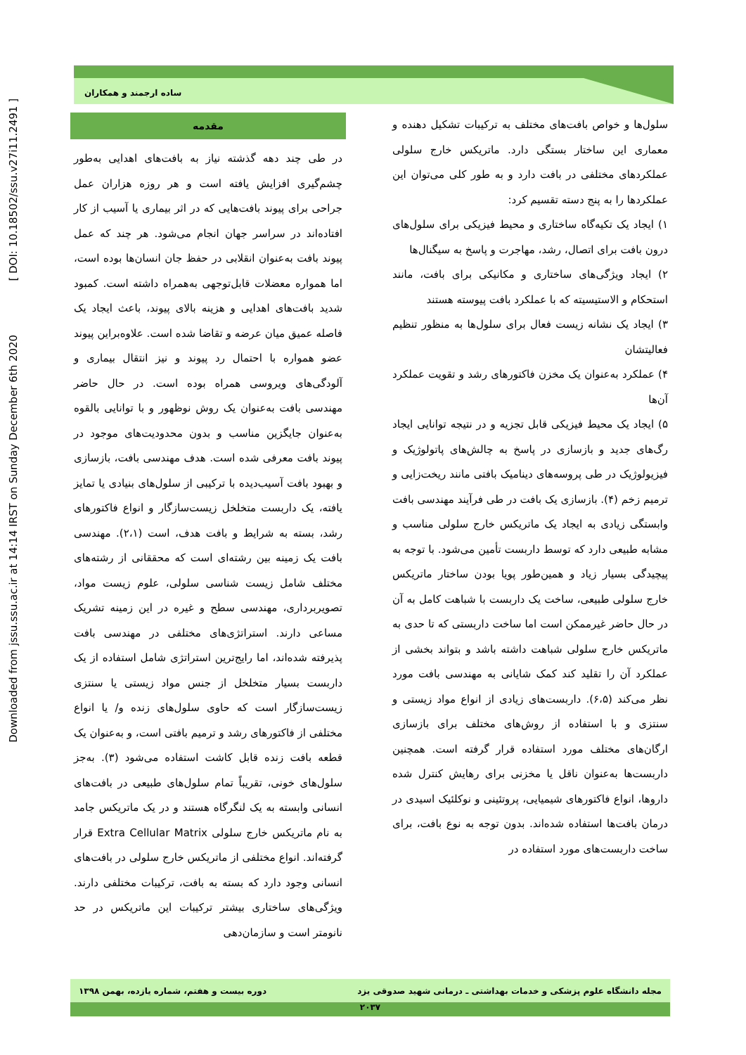Downloaded from jssu.ssu.ac.ir at 14:14 IRST on Sunday December 6th 2020 [ DOI: 10.18502/ssu.v27i11.2491 ]
ساده ارجمند و همکاران
مقدمه
در طی چند دهه گذشته نیاز به بافت‌های اهدایی به‌طور چشم‌گیری افزایش یافته است و هر روزه هزاران عمل جراحی برای پیوند بافت‌هایی که در اثر بیماری یا آسیب از کار افتاده‌اند در سراسر جهان انجام می‌شود. هر چند که عمل پیوند بافت به‌عنوان انقلابی در حفظ جان انسان‌ها بوده است، اما همواره معضلات قابل‌توجهی به‌همراه داشته است. کمبود شدید بافت‌های اهدایی و هزینه بالای پیوند، باعث ایجاد یک فاصله عمیق میان عرضه و تقاضا شده است. علاوه‌براین پیوند عضو همواره با احتمال رد پیوند و نیز انتقال بیماری و آلودگی‌های ویروسی همراه بوده است. در حال حاضر مهندسی بافت به‌عنوان یک روش نوظهور و با توانایی بالقوه به‌عنوان جایگزین مناسب و بدون محدودیت‌های موجود در پیوند بافت معرفی شده است. هدف مهندسی بافت، بازسازی و بهبود بافت آسیب‌دیده با ترکیبی از سلول‌های بنیادی یا تمایز یافته، یک داربست متخلخل زیست‌سازگار و انواع فاکتورهای رشد، بسته به شرایط و بافت هدف، است (۲،۱). مهندسی بافت یک زمینه بین رشته‌ای است که محققانی از رشته‌های مختلف شامل زیست شناسی سلولی، علوم زیست مواد، تصویربرداری، مهندسی سطح و غیره در این زمینه تشریک مساعی دارند. استراتژی‌های مختلفی در مهندسی بافت پذیرفته شده‌اند، اما رایج‌ترین استراتژی شامل استفاده از یک داربست بسیار متخلخل از جنس مواد زیستی یا سنتزی زیست‌سازگار است که حاوی سلول‌های زنده و/ یا انواع مختلفی از فاکتورهای رشد و ترمیم بافتی است، و به‌عنوان یک قطعه بافت زنده قابل کاشت استفاده می‌شود (۳). به‌جز سلول‌های خونی، تقریباً تمام سلول‌های طبیعی در بافت‌های انسانی وابسته به یک لنگرگاه هستند و در یک ماتریکس جامد به نام ماتریکس خارج سلولی Extra Cellular Matrix قرار گرفته‌اند. انواع مختلفی از ماتریکس خارج سلولی در بافت‌های انسانی وجود دارد که بسته به بافت، ترکیبات مختلفی دارند. ویژگی‌های ساختاری بیشتر ترکیبات این ماتریکس در حد نانومتر است و سازمان‌دهی
سلول‌ها و خواص بافت‌های مختلف به ترکیبات تشکیل دهنده و معماری این ساختار بستگی دارد. ماتریکس خارج سلولی عملکردهای مختلفی در بافت دارد و به طور کلی می‌توان این عملکردها را به پنج دسته تقسیم کرد:
۱) ایجاد یک تکیه‌گاه ساختاری و محیط فیزیکی برای سلول‌های درون بافت برای اتصال، رشد، مهاجرت و پاسخ به سیگنال‌ها
۲) ایجاد ویژگی‌های ساختاری و مکانیکی برای بافت، مانند استحکام و الاستیسیته که با عملکرد بافت پیوسته هستند
۳) ایجاد یک نشانه زیست فعال برای سلول‌ها به منظور تنظیم فعالیتشان
۴) عملکرد به‌عنوان یک مخزن فاکتورهای رشد و تقویت عملکرد آن‌ها
۵) ایجاد یک محیط فیزیکی قابل تجزیه و در نتیجه توانایی ایجاد رگ‌های جدید و بازسازی در پاسخ به چالش‌های پاتولوژیک و فیزیولوژیک در طی پروسه‌های دینامیک بافتی مانند ریخت‌زایی و ترمیم زخم (۴). بازسازی یک بافت در طی فرآیند مهندسی بافت وابستگی زیادی به ایجاد یک ماتریکس خارج سلولی مناسب و مشابه طبیعی دارد که توسط داربست تأمین می‌شود. با توجه به پیچیدگی بسیار زیاد و همین‌طور پویا بودن ساختار ماتریکس خارج سلولی طبیعی، ساخت یک داربست با شباهت کامل به آن در حال حاضر غیرممکن است اما ساخت داربستی که تا حدی به ماتریکس خارج سلولی شباهت داشته باشد و بتواند بخشی از عملکرد آن را تقلید کند کمک شایانی به مهندسی بافت مورد نظر می‌کند (۶،۵). داربست‌های زیادی از انواع مواد زیستی و سنتزی و با استفاده از روش‌های مختلف برای بازسازی ارگان‌های مختلف مورد استفاده قرار گرفته است. همچنین داربست‌ها به‌عنوان ناقل یا مخزنی برای رهایش کنترل شده داروها، انواع فاکتورهای شیمیایی، پروتئینی و نوکلئیک اسیدی در درمان بافت‌ها استفاده شده‌اند. بدون توجه به نوع بافت، برای ساخت داربست‌های مورد استفاده در
مجله دانشگاه علوم پزشکی و خدمات بهداشتی ـ درمانی شهید صدوقی یزد دوره بیست و هفتم، شماره یازده، بهمن ۱۳۹۸
۲۰۳۷